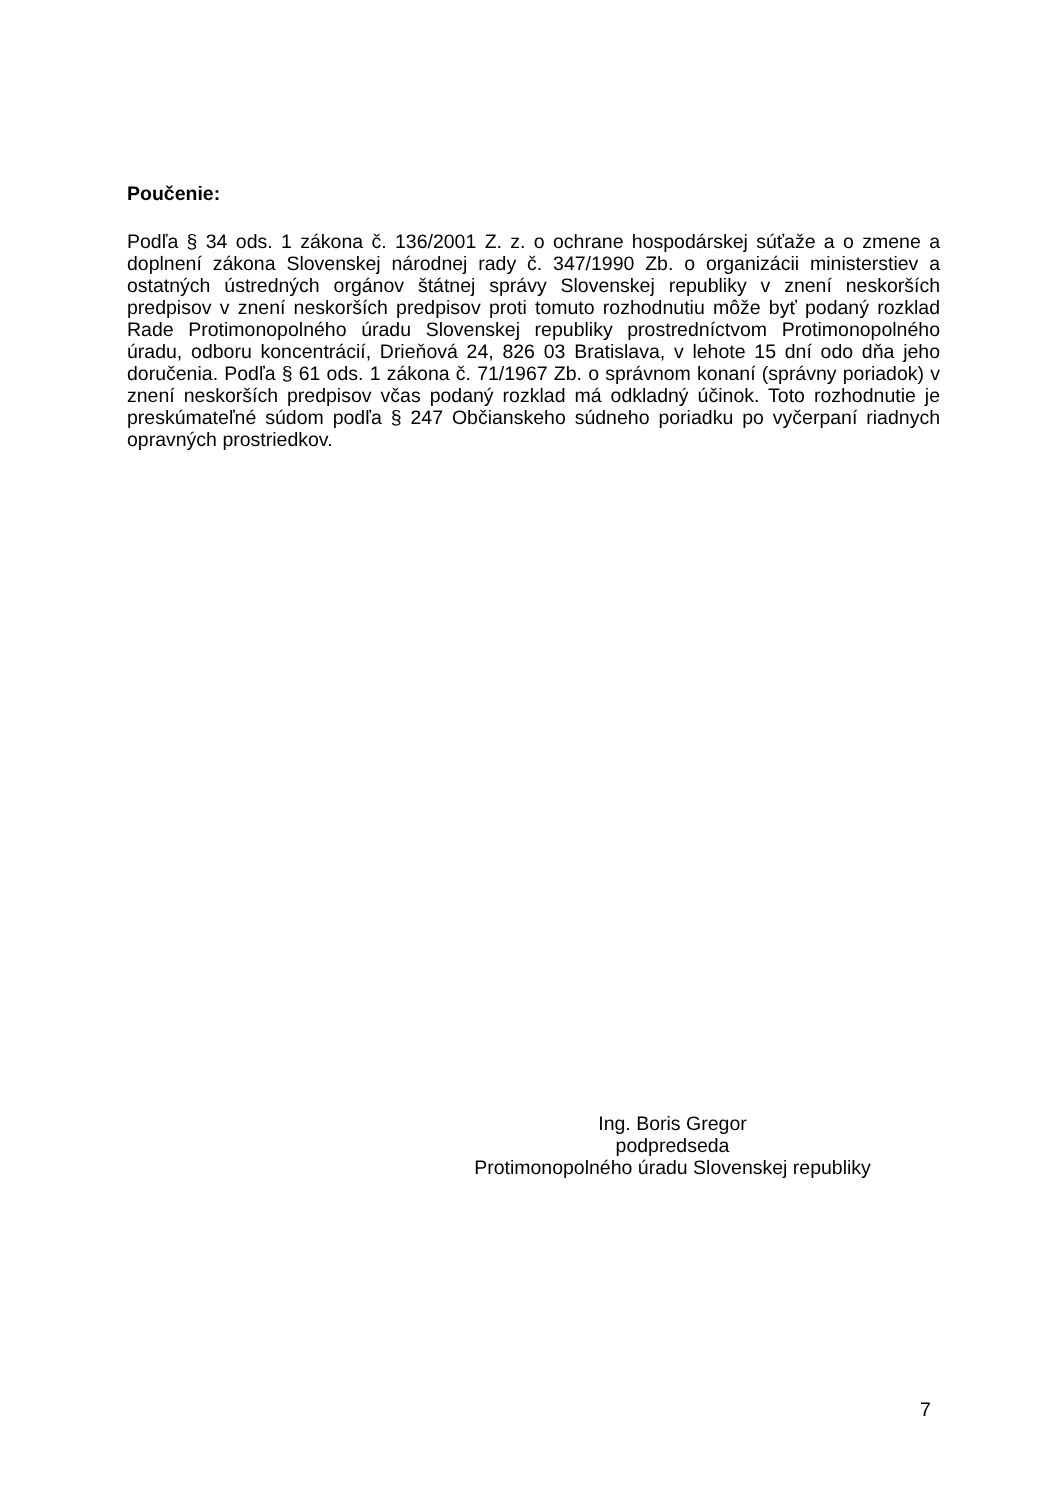Poučenie:
Podľa § 34 ods. 1 zákona č. 136/2001 Z. z. o ochrane hospodárskej súťaže a o zmene a doplnení zákona Slovenskej národnej rady č. 347/1990 Zb. o organizácii ministerstiev a ostatných ústredných orgánov štátnej správy Slovenskej republiky v znení neskorších predpisov v znení neskorších predpisov proti tomuto rozhodnutiu môže byť podaný rozklad Rade Protimonopolného úradu Slovenskej republiky prostredníctvom Protimonopolného úradu, odboru koncentrácií, Drieňová 24, 826 03 Bratislava, v lehote 15 dní odo dňa jeho doručenia. Podľa § 61 ods. 1 zákona č. 71/1967 Zb. o správnom konaní (správny poriadok) v znení neskorších predpisov včas podaný rozklad má odkladný účinok. Toto rozhodnutie je preskúmateľné súdom podľa § 247 Občianskeho súdneho poriadku po vyčerpaní riadnych opravných prostriedkov.
Ing. Boris Gregor
podpredseda
Protimonopolného úradu Slovenskej republiky
7